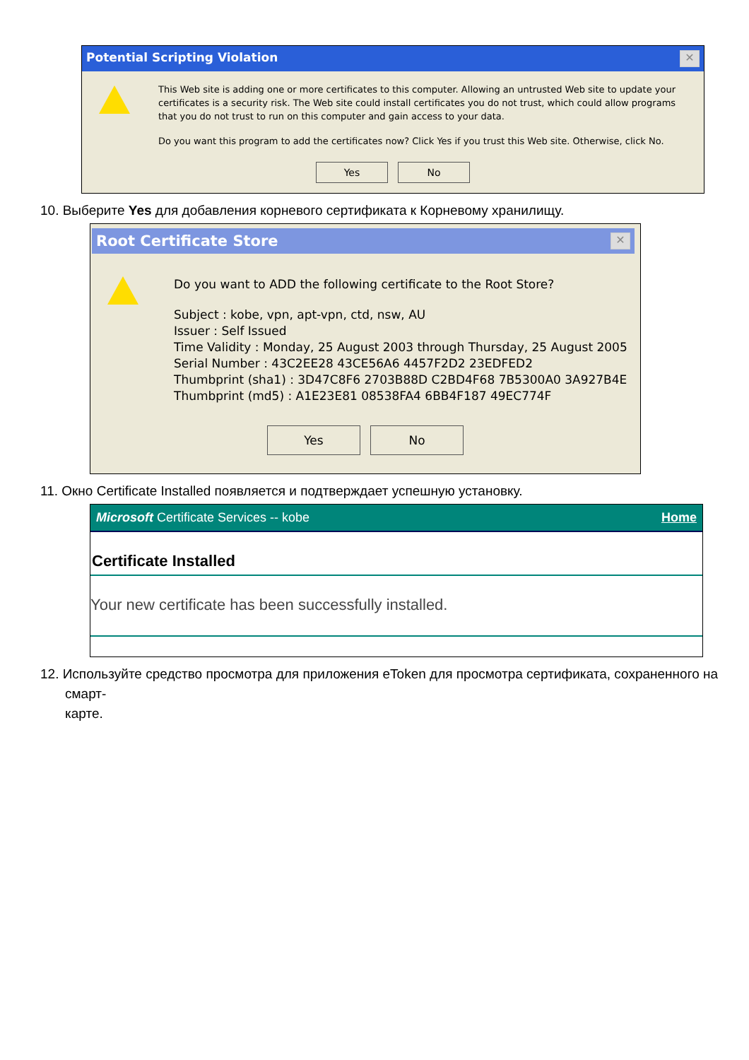Potential Scripting Violation ✕
This Web site is adding one or more certificates to this computer. Allowing an untrusted Web site to update your certificates is a security risk. The Web site could install certificates you do not trust, which could allow programs that you do not trust to run on this computer and gain access to your data.
Do you want this program to add the certificates now? Click Yes if you trust this Web site. Otherwise, click No.
Yes No
10. Выберите Yes для добавления корневого сертификата к Корневому хранилищу.
Root Certificate Store ✕
Do you want to ADD the following certificate to the Root Store?
Subject : kobe, vpn, apt-vpn, ctd, nsw, AU
Issuer : Self Issued
Time Validity : Monday, 25 August 2003 through Thursday, 25 August 2005
Serial Number : 43C2EE28 43CE56A6 4457F2D2 23EDFED2
Thumbprint (sha1) : 3D47C8F6 2703B88D C2BD4F68 7B5300A0 3A927B4E
Thumbprint (md5) : A1E23E81 08538FA4 6BB4F187 49EC774F
Yes No
11. Окно Certificate Installed появляется и подтверждает успешную установку.
Microsoft Certificate Services -- kobe Home
Certificate Installed
Your new certificate has been successfully installed.
12. Используйте средство просмотра для приложения eToken для просмотра сертификата, сохраненного на смарт-
карте.